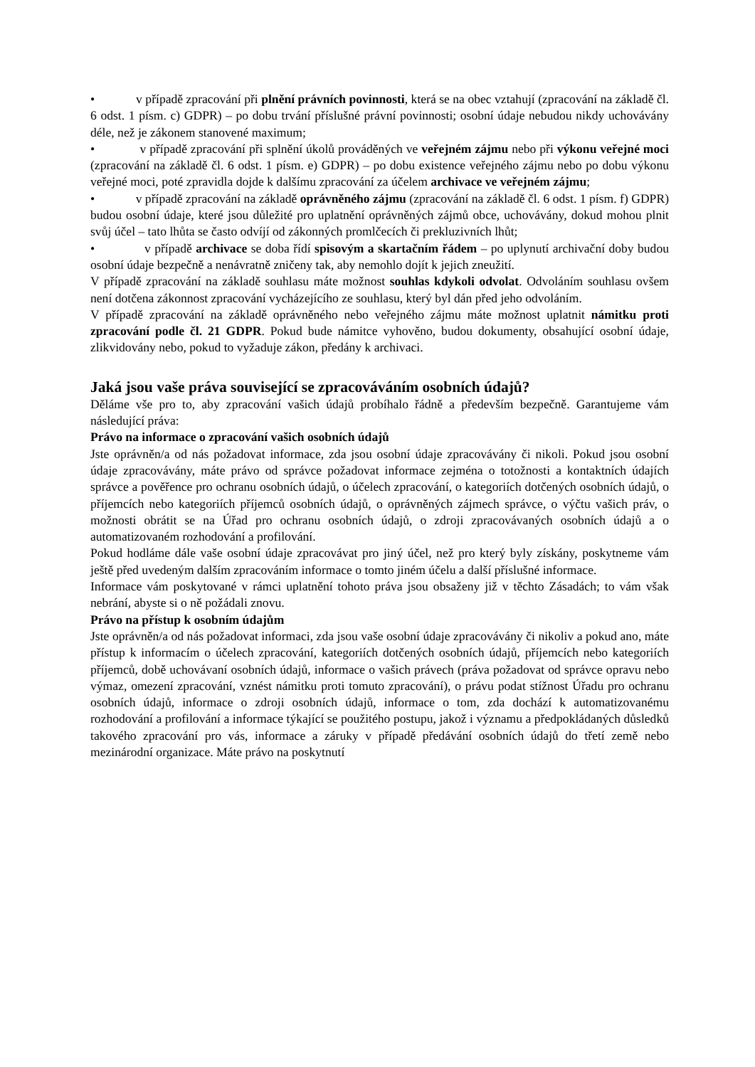• v případě zpracování při plnění právních povinnosti, která se na obec vztahují (zpracování na základě čl. 6 odst. 1 písm. c) GDPR) – po dobu trvání příslušné právní povinnosti; osobní údaje nebudou nikdy uchovávány déle, než je zákonem stanovené maximum;
• v případě zpracování při splnění úkolů prováděných ve veřejném zájmu nebo při výkonu veřejné moci (zpracování na základě čl. 6 odst. 1 písm. e) GDPR) – po dobu existence veřejného zájmu nebo po dobu výkonu veřejné moci, poté zpravidla dojde k dalšímu zpracování za účelem archivace ve veřejném zájmu;
• v případě zpracování na základě oprávněného zájmu (zpracování na základě čl. 6 odst. 1 písm. f) GDPR) budou osobní údaje, které jsou důležité pro uplatnění oprávněných zájmů obce, uchovávány, dokud mohou plnit svůj účel – tato lhůta se často odvíjí od zákonných promlčecích či prekluzivních lhůt;
• v případě archivace se doba řídí spisovým a skartačním řádem – po uplynutí archivační doby budou osobní údaje bezpečně a nenávratně zničeny tak, aby nemohlo dojít k jejich zneužití.
V případě zpracování na základě souhlasu máte možnost souhlas kdykoli odvolat. Odvoláním souhlasu ovšem není dotčena zákonnost zpracování vycházejícího ze souhlasu, který byl dán před jeho odvoláním.
V případě zpracování na základě oprávněného nebo veřejného zájmu máte možnost uplatnit námitku proti zpracování podle čl. 21 GDPR. Pokud bude námitce vyhověno, budou dokumenty, obsahující osobní údaje, zlikvidovány nebo, pokud to vyžaduje zákon, předány k archivaci.
Jaká jsou vaše práva související se zpracováváním osobních údajů?
Děláme vše pro to, aby zpracování vašich údajů probíhalo řádně a především bezpečně. Garantujeme vám následující práva:
Právo na informace o zpracování vašich osobních údajů
Jste oprávněn/a od nás požadovat informace, zda jsou osobní údaje zpracovávány či nikoli. Pokud jsou osobní údaje zpracovávány, máte právo od správce požadovat informace zejména o totožnosti a kontaktních údajích správce a pověřence pro ochranu osobních údajů, o účelech zpracování, o kategoriích dotčených osobních údajů, o příjemcích nebo kategoriích příjemců osobních údajů, o oprávněných zájmech správce, o výčtu vašich práv, o možnosti obrátit se na Úřad pro ochranu osobních údajů, o zdroji zpracovávaných osobních údajů a o automatizovaném rozhodování a profilování.
Pokud hodláme dále vaše osobní údaje zpracovávat pro jiný účel, než pro který byly získány, poskytneme vám ještě před uvedeným dalším zpracováním informace o tomto jiném účelu a další příslušné informace.
Informace vám poskytované v rámci uplatnění tohoto práva jsou obsaženy již v těchto Zásadách; to vám však nebrání, abyste si o ně požádali znovu.
Právo na přístup k osobním údajům
Jste oprávněn/a od nás požadovat informaci, zda jsou vaše osobní údaje zpracovávány či nikoliv a pokud ano, máte přístup k informacím o účelech zpracování, kategoriích dotčených osobních údajů, příjemcích nebo kategoriích příjemců, době uchovávaní osobních údajů, informace o vašich právech (práva požadovat od správce opravu nebo výmaz, omezení zpracování, vznést námitku proti tomuto zpracování), o právu podat stížnost Úřadu pro ochranu osobních údajů, informace o zdroji osobních údajů, informace o tom, zda dochází k automatizovanému rozhodování a profilování a informace týkající se použitého postupu, jakož i významu a předpokládaných důsledků takového zpracování pro vás, informace a záruky v případě předávání osobních údajů do třetí země nebo mezinárodní organizace. Máte právo na poskytnutí